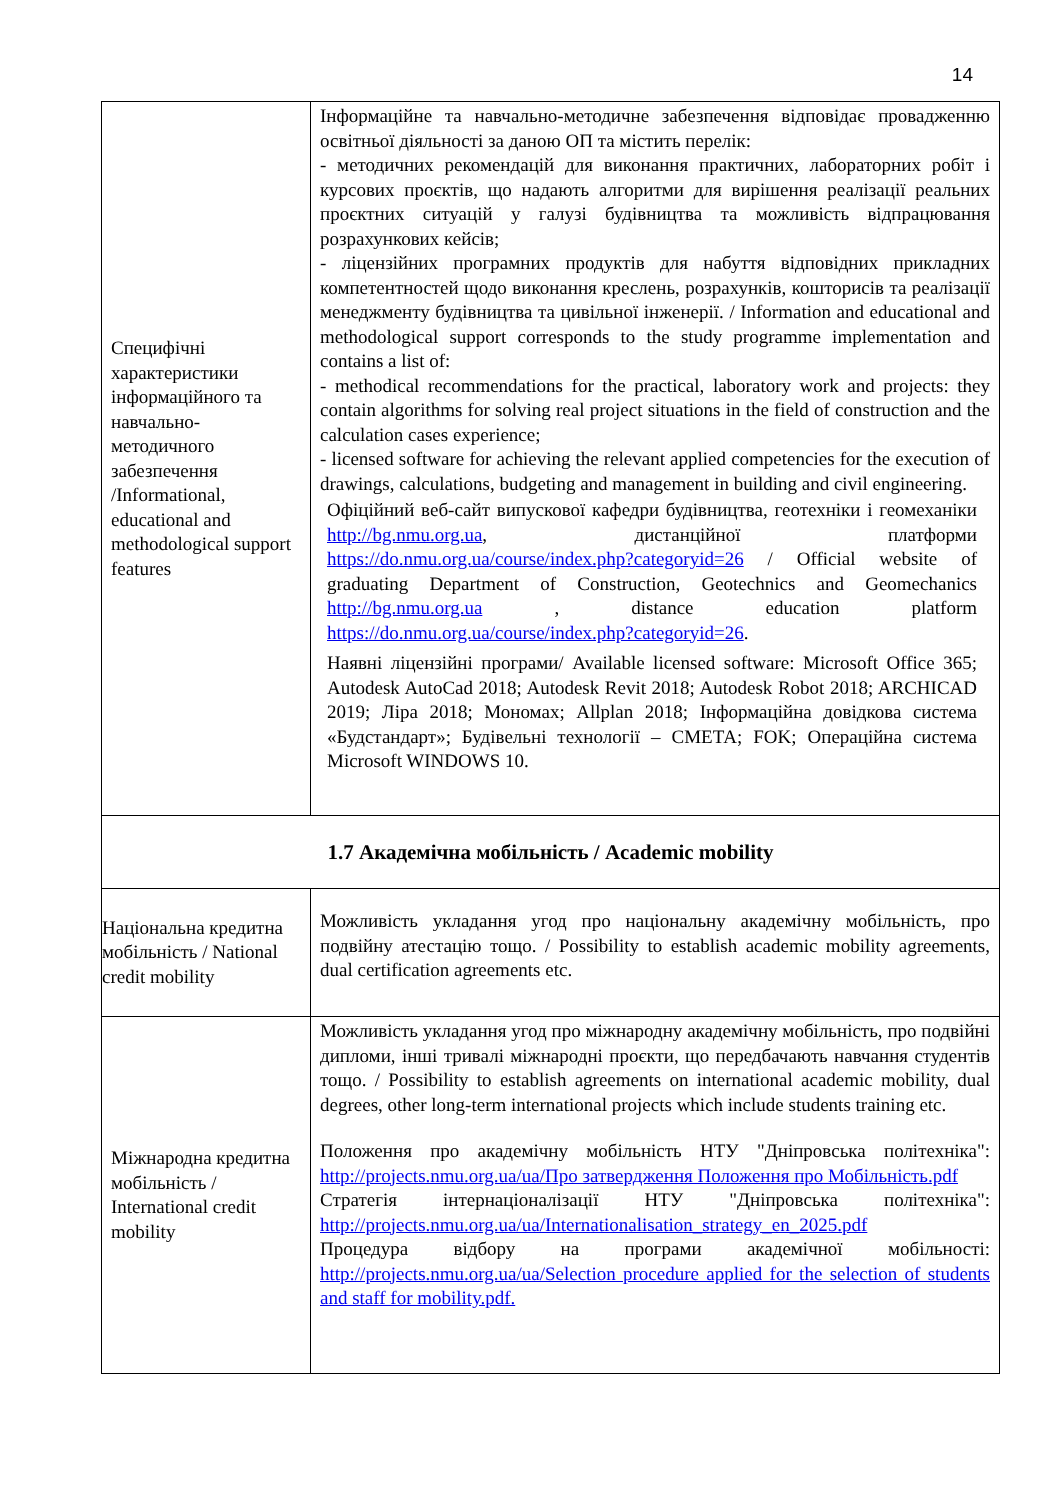14
| Специфічні характеристики інформаційного та навчально-методичного забезпечення /Informational, educational and methodological support features | Інформаційне та навчально-методичне забезпечення відповідає провадженню освітньої діяльності за даною ОП та містить перелік: - методичних рекомендацій для виконання практичних, лабораторних робіт і курсових проєктів, що надають алгоритми для вирішення реалізації реальних проєктних ситуацій у галузі будівництва та можливість відпрацювання розрахункових кейсів; - ліцензійних програмних продуктів для набуття відповідних прикладних компетентностей щодо виконання креслень, розрахунків, кошторисів та реалізації менеджменту будівництва та цивільної інженерії. / Information and educational and methodological support corresponds to the study programme implementation and contains a list of: - methodical recommendations for the practical, laboratory work and projects: they contain algorithms for solving real project situations in the field of construction and the calculation cases experience; - licensed software for achieving the relevant applied competencies for the execution of drawings, calculations, budgeting and management in building and civil engineering. Офіційний веб-сайт випускової кафедри будівництва, геотехніки і геомеханіки http://bg.nmu.org.ua , дистанційної платформи https://do.nmu.org.ua/course/index.php?categoryid=26 / Official website of graduating Department of Construction, Geotechnics and Geomechanics http://bg.nmu.org.ua , distance education platform https://do.nmu.org.ua/course/index.php?categoryid=26 . Наявні ліцензійні програми/ Available licensed software: Microsoft Office 365; Autodesk AutoCad 2018; Autodesk Revit 2018; Autodesk Robot 2018; ARCHICAD 2019; Ліра 2018; Мономах; Allplan 2018; Інформаційна довідкова система «Будстандарт»; Будівельні технології – СМЕТА; FOK; Операційна система Microsoft WINDOWS 10. |
| 1.7 Академічна мобільність / Academic mobility | |
| Національна кредитна мобільність / National credit mobility | Можливість укладання угод про національну академічну мобільність, про подвійну атестацію тощо. / Possibility to establish academic mobility agreements, dual certification agreements etc. |
| Міжнародна кредитна мобільність / International credit mobility | Можливість укладання угод про міжнародну академічну мобільність, про подвійні дипломи, інші тривалі міжнародні проєкти, що передбачають навчання студентів тощо. / Possibility to establish agreements on international academic mobility, dual degrees, other long-term international projects which include students training etc. Положення про академічну мобільність НТУ "Дніпровська політехніка": http://projects.nmu.org.ua/ua/Про затвердження Положення про Мобільність.pdf Стратегія інтернаціоналізації НТУ "Дніпровська політехніка": http://projects.nmu.org.ua/ua/Internationalisation_strategy_en_2025.pdf Процедура відбору на програми академічної мобільності: http://projects.nmu.org.ua/ua/Selection procedure applied for the selection of students and staff for mobility.pdf. |